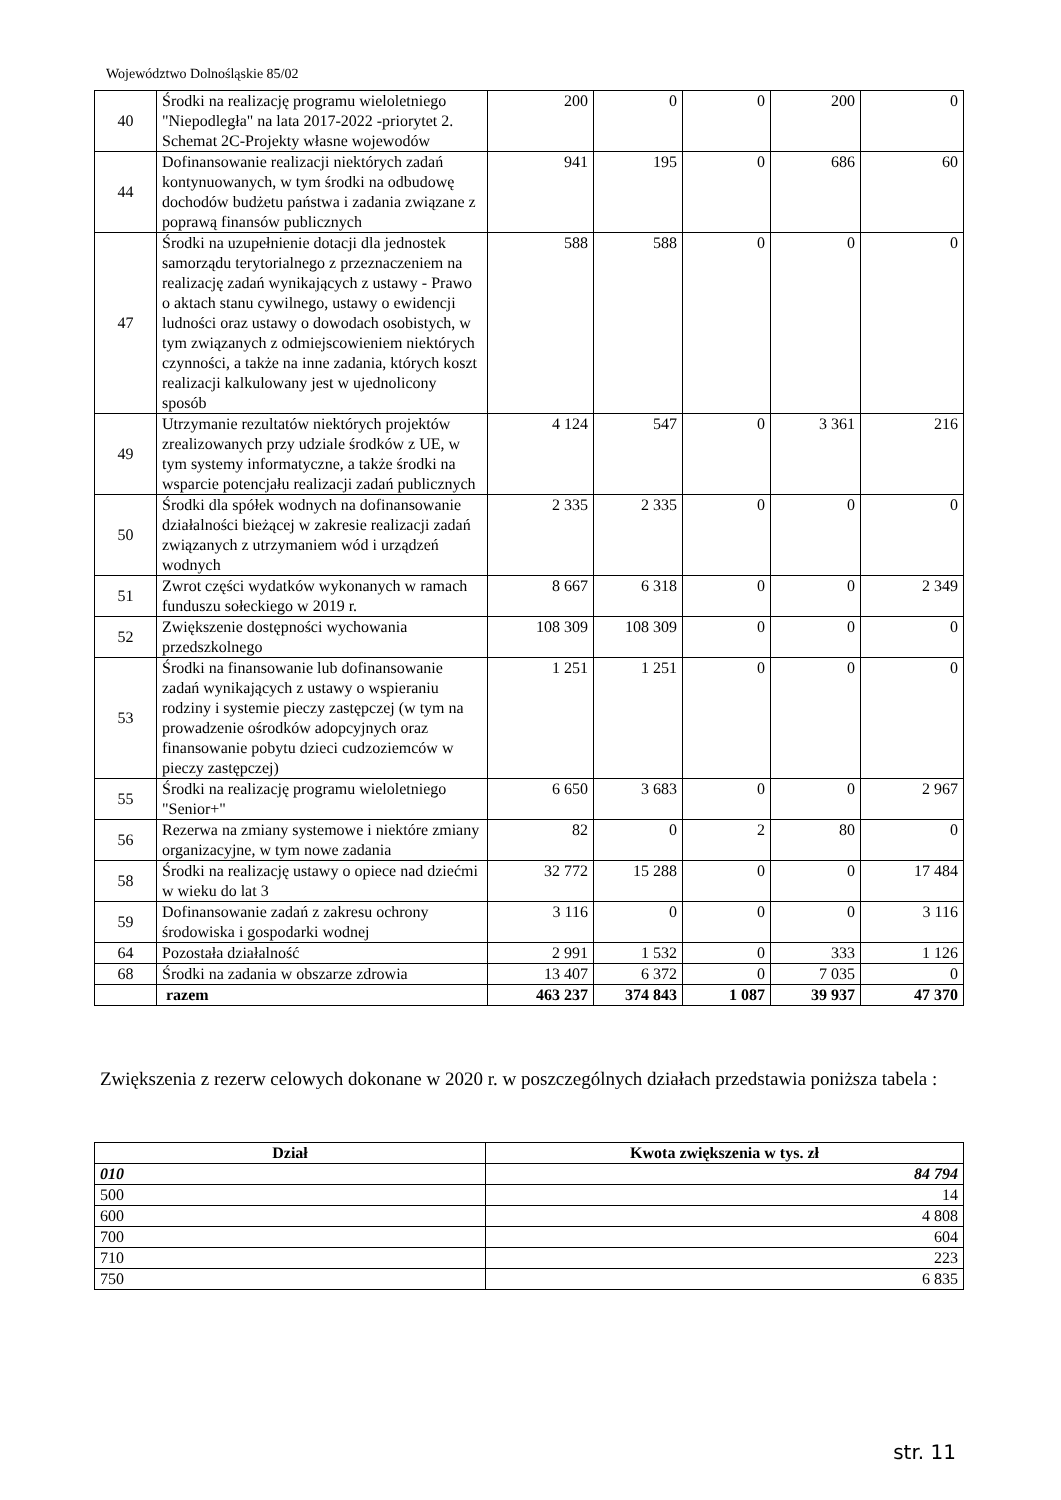Województwo Dolnośląskie 85/02
| 40 | Środki na realizację programu wieloletniego "Niepodległa" na lata 2017-2022 -priorytet 2. Schemat 2C-Projekty własne wojewodów | 200 | 0 | 0 | 200 | 0 |
| 44 | Dofinansowanie realizacji niektórych zadań kontynuowanych, w tym środki na odbudowę dochodów budżetu państwa i zadania związane z poprawą finansów publicznych | 941 | 195 | 0 | 686 | 60 |
| 47 | Środki na uzupełnienie dotacji dla jednostek samorządu terytorialnego z przeznaczeniem na realizację zadań wynikających z ustawy - Prawo o aktach stanu cywilnego, ustawy o ewidencji ludności oraz ustawy o dowodach osobistych, w tym związanych z odmiejscowieniem niektórych czynności, a także na inne zadania, których koszt realizacji kalkulowany jest w ujednolicony sposób | 588 | 588 | 0 | 0 | 0 |
| 49 | Utrzymanie rezultatów niektórych projektów zrealizowanych przy udziale środków z UE, w tym systemy informatyczne, a także środki na wsparcie potencjału realizacji zadań publicznych | 4 124 | 547 | 0 | 3 361 | 216 |
| 50 | Środki dla spółek wodnych na dofinansowanie działalności bieżącej w zakresie realizacji zadań związanych z utrzymaniem wód i urządzeń wodnych | 2 335 | 2 335 | 0 | 0 | 0 |
| 51 | Zwrot części wydatków wykonanych w ramach funduszu sołeckiego w 2019 r. | 8 667 | 6 318 | 0 | 0 | 2 349 |
| 52 | Zwiększenie dostępności wychowania przedszkolnego | 108 309 | 108 309 | 0 | 0 | 0 |
| 53 | Środki na finansowanie lub dofinansowanie zadań wynikających z ustawy o wspieraniu rodziny i systemie pieczy zastępczej (w tym na prowadzenie ośrodków adopcyjnych oraz finansowanie pobytu dzieci cudzoziemców w pieczy zastępczej) | 1 251 | 1 251 | 0 | 0 | 0 |
| 55 | Środki na realizację programu wieloletniego "Senior+" | 6 650 | 3 683 | 0 | 0 | 2 967 |
| 56 | Rezerwa na zmiany systemowe i niektóre zmiany organizacyjne, w tym nowe zadania | 82 | 0 | 2 | 80 | 0 |
| 58 | Środki na realizację ustawy o opiece nad dziećmi w wieku do lat 3 | 32 772 | 15 288 | 0 | 0 | 17 484 |
| 59 | Dofinansowanie zadań z zakresu ochrony środowiska i gospodarki wodnej | 3 116 | 0 | 0 | 0 | 3 116 |
| 64 | Pozostała działalność | 2 991 | 1 532 | 0 | 333 | 1 126 |
| 68 | Środki na zadania w obszarze zdrowia | 13 407 | 6 372 | 0 | 7 035 | 0 |
| | razem | 463 237 | 374 843 | 1 087 | 39 937 | 47 370 |
Zwiększenia z rezerw celowych dokonane w 2020 r. w poszczególnych działach przedstawia poniższa tabela :
| Dział | Kwota zwiększenia w tys. zł |
| --- | --- |
| 010 | 84 794 |
| 500 | 14 |
| 600 | 4 808 |
| 700 | 604 |
| 710 | 223 |
| 750 | 6 835 |
str. 11